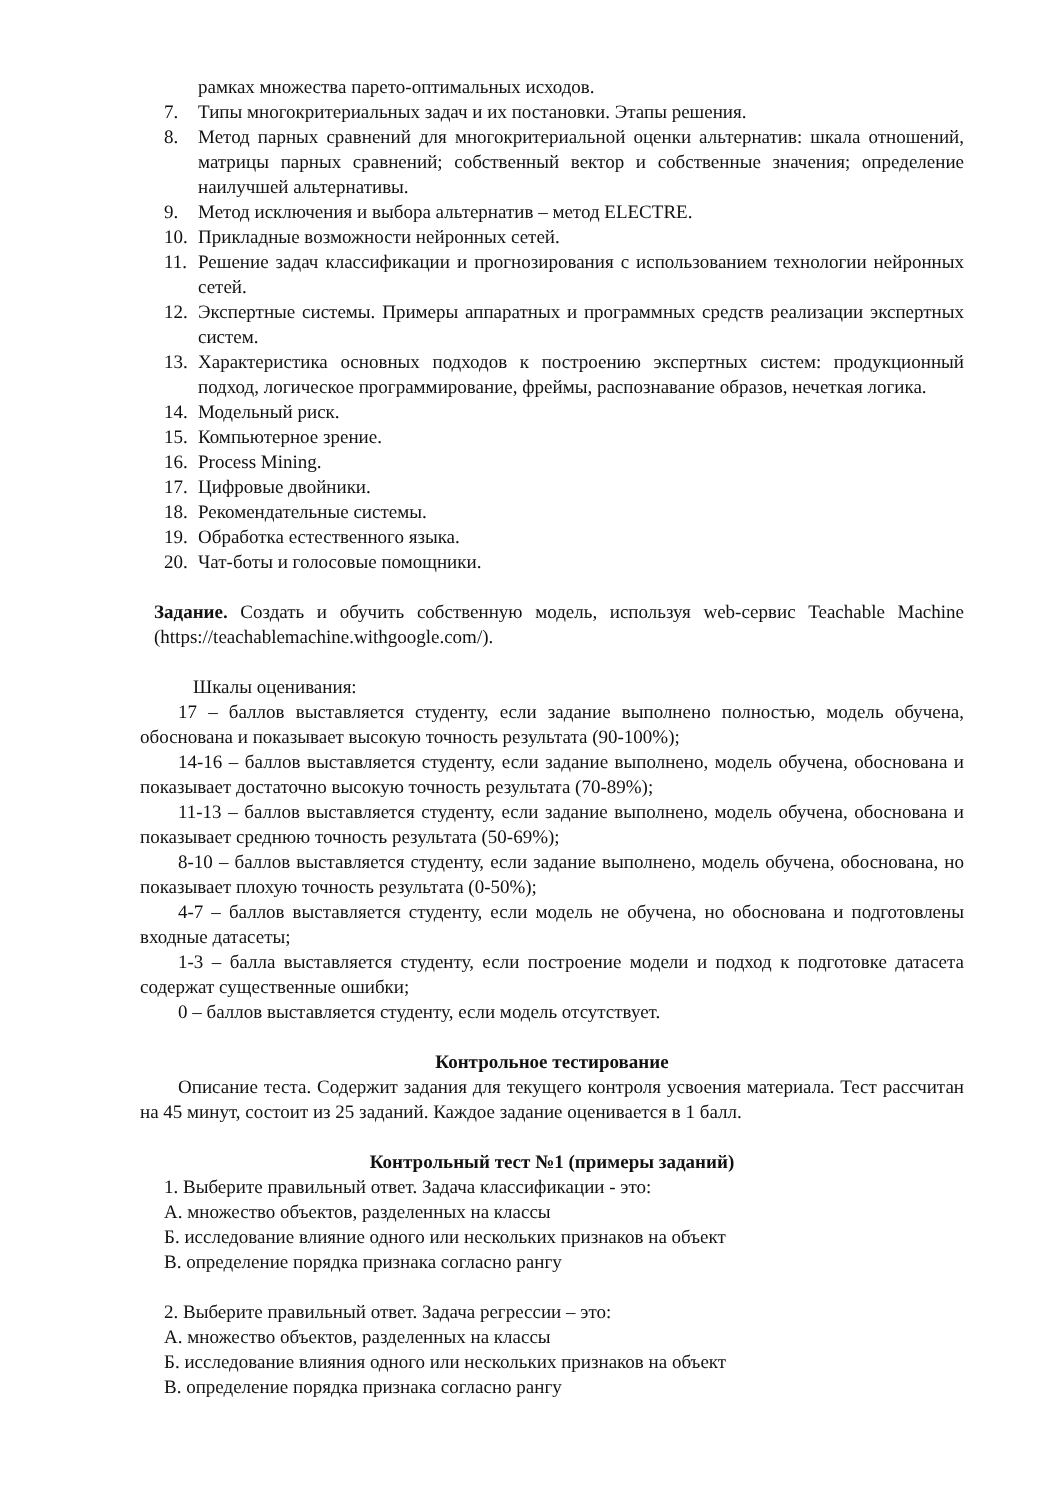рамках множества парето-оптимальных исходов.
7. Типы многокритериальных задач и их постановки. Этапы решения.
8. Метод парных сравнений для многокритериальной оценки альтернатив: шкала отношений, матрицы парных сравнений; собственный вектор и собственные значения; определение наилучшей альтернативы.
9. Метод исключения и выбора альтернатив – метод ELECTRE.
10. Прикладные возможности нейронных сетей.
11. Решение задач классификации и прогнозирования с использованием технологии нейронных сетей.
12. Экспертные системы. Примеры аппаратных и программных средств реализации экспертных систем.
13. Характеристика основных подходов к построению экспертных систем: продукционный подход, логическое программирование, фреймы, распознавание образов, нечеткая логика.
14. Модельный риск.
15. Компьютерное зрение.
16. Process Mining.
17. Цифровые двойники.
18. Рекомендательные системы.
19. Обработка естественного языка.
20. Чат-боты и голосовые помощники.
Задание. Создать и обучить собственную модель, используя web-сервис Teachable Machine (https://teachablemachine.withgoogle.com/).
Шкалы оценивания:
17 – баллов выставляется студенту, если задание выполнено полностью, модель обучена, обоснована и показывает высокую точность результата (90-100%);
14-16 – баллов выставляется студенту, если задание выполнено, модель обучена, обоснована и показывает достаточно высокую точность результата (70-89%);
11-13 – баллов выставляется студенту, если задание выполнено, модель обучена, обоснована и показывает среднюю точность результата (50-69%);
8-10 – баллов выставляется студенту, если задание выполнено, модель обучена, обоснована, но показывает плохую точность результата (0-50%);
4-7 – баллов выставляется студенту, если модель не обучена, но обоснована и подготовлены входные датасеты;
1-3 – балла выставляется студенту, если построение модели и подход к подготовке датасета содержат существенные ошибки;
0 – баллов выставляется студенту, если модель отсутствует.
Контрольное тестирование
Описание теста. Содержит задания для текущего контроля усвоения материала. Тест рассчитан на 45 минут, состоит из 25 заданий. Каждое задание оценивается в 1 балл.
Контрольный тест №1 (примеры заданий)
1. Выберите правильный ответ. Задача классификации - это:
А. множество объектов, разделенных на классы
Б. исследование влияние одного или нескольких признаков на объект
В. определение порядка признака согласно рангу
2. Выберите правильный ответ. Задача регрессии – это:
А. множество объектов, разделенных на классы
Б. исследование влияния одного или нескольких признаков на объект
В. определение порядка признака согласно рангу